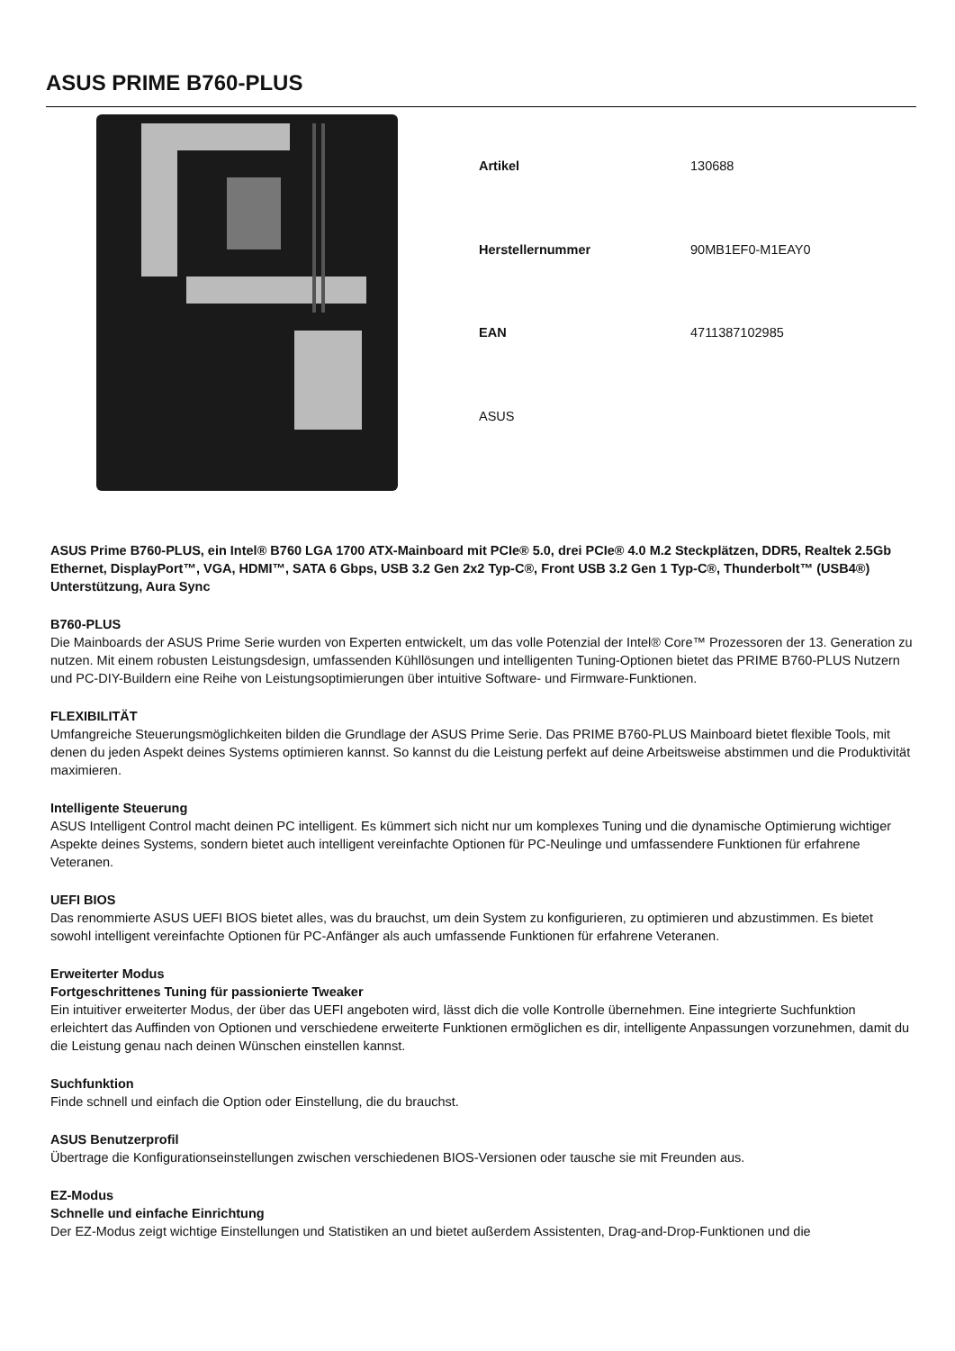ASUS PRIME B760-PLUS
| Artikel | 130688 |
| Herstellernummer | 90MB1EF0-M1EAY0 |
| EAN | 4711387102985 |
| ASUS | |
ASUS Prime B760-PLUS, ein Intel® B760 LGA 1700 ATX-Mainboard mit PCIe® 5.0, drei PCIe® 4.0 M.2 Steckplätzen, DDR5, Realtek 2.5Gb Ethernet, DisplayPort™, VGA, HDMI™, SATA 6 Gbps, USB 3.2 Gen 2x2 Typ-C®, Front USB 3.2 Gen 1 Typ-C®, Thunderbolt™ (USB4®) Unterstützung, Aura Sync
B760-PLUS
Die Mainboards der ASUS Prime Serie wurden von Experten entwickelt, um das volle Potenzial der Intel® Core™ Prozessoren der 13. Generation zu nutzen. Mit einem robusten Leistungsdesign, umfassenden Kühllösungen und intelligenten Tuning-Optionen bietet das PRIME B760-PLUS Nutzern und PC-DIY-Buildern eine Reihe von Leistungsoptimierungen über intuitive Software- und Firmware-Funktionen.
FLEXIBILITÄT
Umfangreiche Steuerungsmöglichkeiten bilden die Grundlage der ASUS Prime Serie. Das PRIME B760-PLUS Mainboard bietet flexible Tools, mit denen du jeden Aspekt deines Systems optimieren kannst. So kannst du die Leistung perfekt auf deine Arbeitsweise abstimmen und die Produktivität maximieren.
Intelligente Steuerung
ASUS Intelligent Control macht deinen PC intelligent. Es kümmert sich nicht nur um komplexes Tuning und die dynamische Optimierung wichtiger Aspekte deines Systems, sondern bietet auch intelligent vereinfachte Optionen für PC-Neulinge und umfassendere Funktionen für erfahrene Veteranen.
UEFI BIOS
Das renommierte ASUS UEFI BIOS bietet alles, was du brauchst, um dein System zu konfigurieren, zu optimieren und abzustimmen. Es bietet sowohl intelligent vereinfachte Optionen für PC-Anfänger als auch umfassende Funktionen für erfahrene Veteranen.
Erweiterter Modus
Fortgeschrittenes Tuning für passionierte Tweaker
Ein intuitiver erweiterter Modus, der über das UEFI angeboten wird, lässt dich die volle Kontrolle übernehmen. Eine integrierte Suchfunktion erleichtert das Auffinden von Optionen und verschiedene erweiterte Funktionen ermöglichen es dir, intelligente Anpassungen vorzunehmen, damit du die Leistung genau nach deinen Wünschen einstellen kannst.
Suchfunktion
Finde schnell und einfach die Option oder Einstellung, die du brauchst.
ASUS Benutzerprofil
Übertrage die Konfigurationseinstellungen zwischen verschiedenen BIOS-Versionen oder tausche sie mit Freunden aus.
EZ-Modus
Schnelle und einfache Einrichtung
Der EZ-Modus zeigt wichtige Einstellungen und Statistiken an und bietet außerdem Assistenten, Drag-and-Drop-Funktionen und die